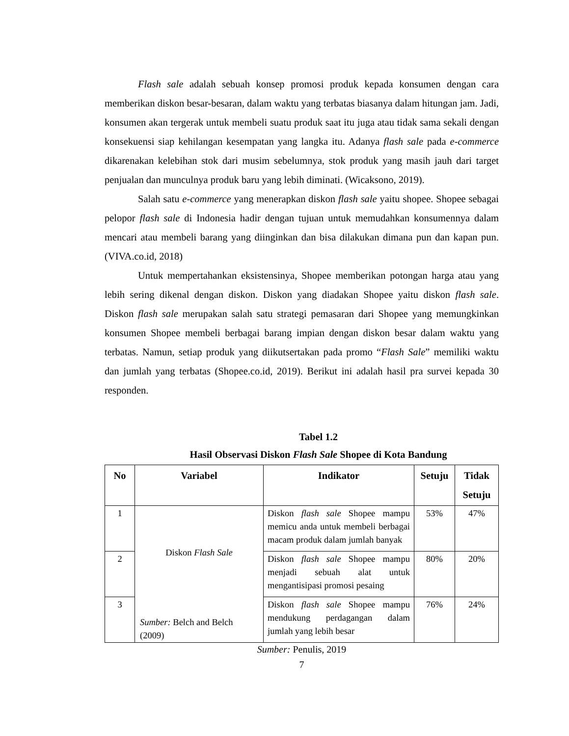Flash sale adalah sebuah konsep promosi produk kepada konsumen dengan cara memberikan diskon besar-besaran, dalam waktu yang terbatas biasanya dalam hitungan jam. Jadi, konsumen akan tergerak untuk membeli suatu produk saat itu juga atau tidak sama sekali dengan konsekuensi siap kehilangan kesempatan yang langka itu. Adanya flash sale pada e-commerce dikarenakan kelebihan stok dari musim sebelumnya, stok produk yang masih jauh dari target penjualan dan munculnya produk baru yang lebih diminati. (Wicaksono, 2019).
Salah satu e-commerce yang menerapkan diskon flash sale yaitu shopee. Shopee sebagai pelopor flash sale di Indonesia hadir dengan tujuan untuk memudahkan konsumennya dalam mencari atau membeli barang yang diinginkan dan bisa dilakukan dimana pun dan kapan pun. (VIVA.co.id, 2018)
Untuk mempertahankan eksistensinya, Shopee memberikan potongan harga atau yang lebih sering dikenal dengan diskon. Diskon yang diadakan Shopee yaitu diskon flash sale. Diskon flash sale merupakan salah satu strategi pemasaran dari Shopee yang memungkinkan konsumen Shopee membeli berbagai barang impian dengan diskon besar dalam waktu yang terbatas. Namun, setiap produk yang diikutsertakan pada promo “Flash Sale” memiliki waktu dan jumlah yang terbatas (Shopee.co.id, 2019). Berikut ini adalah hasil pra survei kepada 30 responden.
Tabel 1.2
Hasil Observasi Diskon Flash Sale Shopee di Kota Bandung
| No | Variabel | Indikator | Setuju | Tidak Setuju |
| --- | --- | --- | --- | --- |
| 1 | Diskon Flash Sale Sumber: Belch and Belch (2009) | Diskon flash sale Shopee mampu memicu anda untuk membeli berbagai macam produk dalam jumlah banyak | 53% | 47% |
| 2 | | Diskon flash sale Shopee mampu menjadi sebuah alat untuk mengantisipasi promosi pesaing | 80% | 20% |
| 3 | | Diskon flash sale Shopee mampu mendukung perdagangan dalam jumlah yang lebih besar | 76% | 24% |
Sumber: Penulis, 2019
7